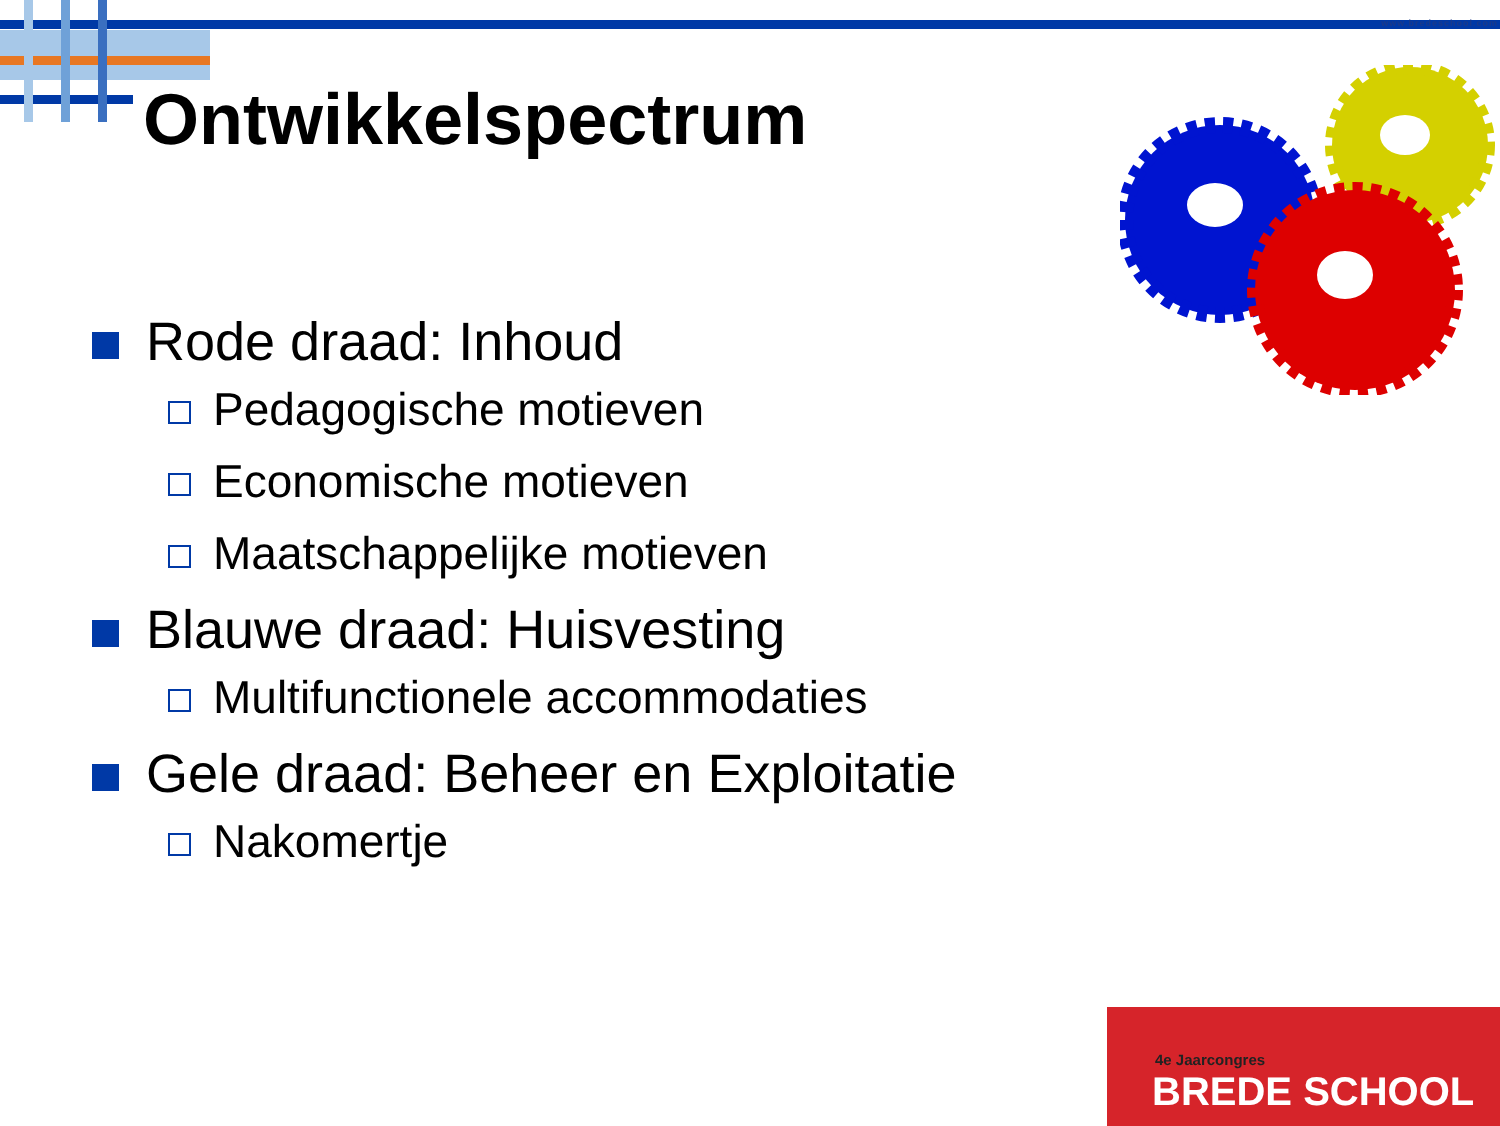www.bredeschool.com
Ontwikkelspectrum
Rode draad: Inhoud
Pedagogische motieven
Economische motieven
Maatschappelijke motieven
Blauwe draad: Huisvesting
Multifunctionele accommodaties
Gele draad: Beheer en Exploitatie
Nakomertje
4e Jaarcongres
BREDE SCHOOL